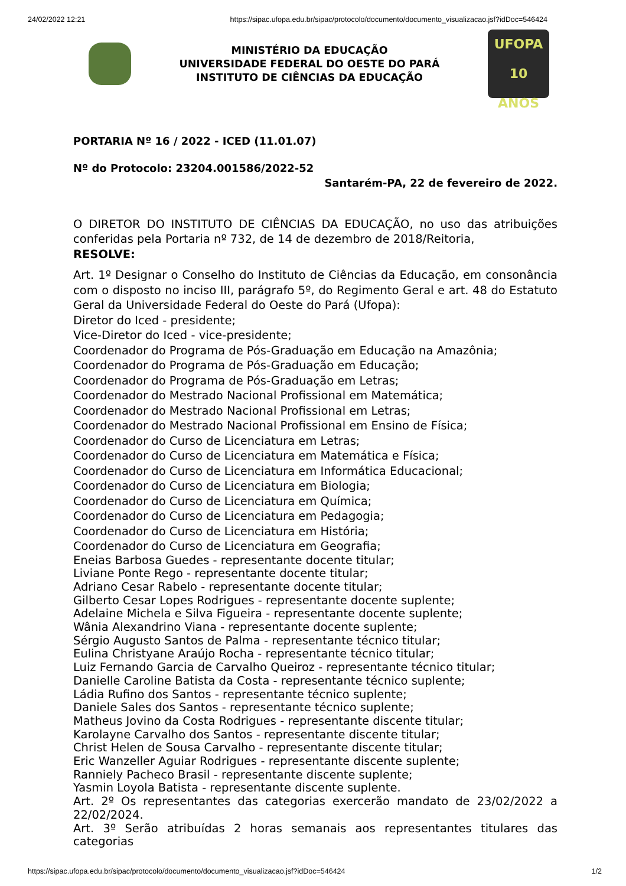24/02/2022 12:21 https://sipac.ufopa.edu.br/sipac/protocolo/documento/documento_visualizacao.jsf?idDoc=546424
MINISTÉRIO DA EDUCAÇÃO
UNIVERSIDADE FEDERAL DO OESTE DO PARÁ
INSTITUTO DE CIÊNCIAS DA EDUCAÇÃO
UFOPA
10 ANOS
PORTARIA Nº 16 / 2022 - ICED (11.01.07)
Nº do Protocolo: 23204.001586/2022-52
Santarém-PA, 22 de fevereiro de 2022.
O DIRETOR DO INSTITUTO DE CIÊNCIAS DA EDUCAÇÃO, no uso das atribuições conferidas pela Portaria nº 732, de 14 de dezembro de 2018/Reitoria,
RESOLVE:
Art. 1º Designar o Conselho do Instituto de Ciências da Educação, em consonância com o disposto no inciso III, parágrafo 5º, do Regimento Geral e art. 48 do Estatuto Geral da Universidade Federal do Oeste do Pará (Ufopa):
Diretor do Iced - presidente;
Vice-Diretor do Iced - vice-presidente;
Coordenador do Programa de Pós-Graduação em Educação na Amazônia;
Coordenador do Programa de Pós-Graduação em Educação;
Coordenador do Programa de Pós-Graduação em Letras;
Coordenador do Mestrado Nacional Profissional em Matemática;
Coordenador do Mestrado Nacional Profissional em Letras;
Coordenador do Mestrado Nacional Profissional em Ensino de Física;
Coordenador do Curso de Licenciatura em Letras;
Coordenador do Curso de Licenciatura em Matemática e Física;
Coordenador do Curso de Licenciatura em Informática Educacional;
Coordenador do Curso de Licenciatura em Biologia;
Coordenador do Curso de Licenciatura em Química;
Coordenador do Curso de Licenciatura em Pedagogia;
Coordenador do Curso de Licenciatura em História;
Coordenador do Curso de Licenciatura em Geografia;
Eneias Barbosa Guedes - representante docente titular;
Liviane Ponte Rego - representante docente titular;
Adriano Cesar Rabelo - representante docente titular;
Gilberto Cesar Lopes Rodrigues - representante docente suplente;
Adelaine Michela e Silva Figueira - representante docente suplente;
Wânia Alexandrino Viana - representante docente suplente;
Sérgio Augusto Santos de Palma - representante técnico titular;
Eulina Christyane Araújo Rocha - representante técnico titular;
Luiz Fernando Garcia de Carvalho Queiroz - representante técnico titular;
Danielle Caroline Batista da Costa - representante técnico suplente;
Ládia Rufino dos Santos - representante técnico suplente;
Daniele Sales dos Santos - representante técnico suplente;
Matheus Jovino da Costa Rodrigues - representante discente titular;
Karolayne Carvalho dos Santos - representante discente titular;
Christ Helen de Sousa Carvalho - representante discente titular;
Eric Wanzeller Aguiar Rodrigues - representante discente suplente;
Ranniely Pacheco Brasil - representante discente suplente;
Yasmin Loyola Batista - representante discente suplente.
Art. 2º Os representantes das categorias exercerão mandato de 23/02/2022 a 22/02/2024.
Art. 3º Serão atribuídas 2 horas semanais aos representantes titulares das categorias
https://sipac.ufopa.edu.br/sipac/protocolo/documento/documento_visualizacao.jsf?idDoc=546424 1/2